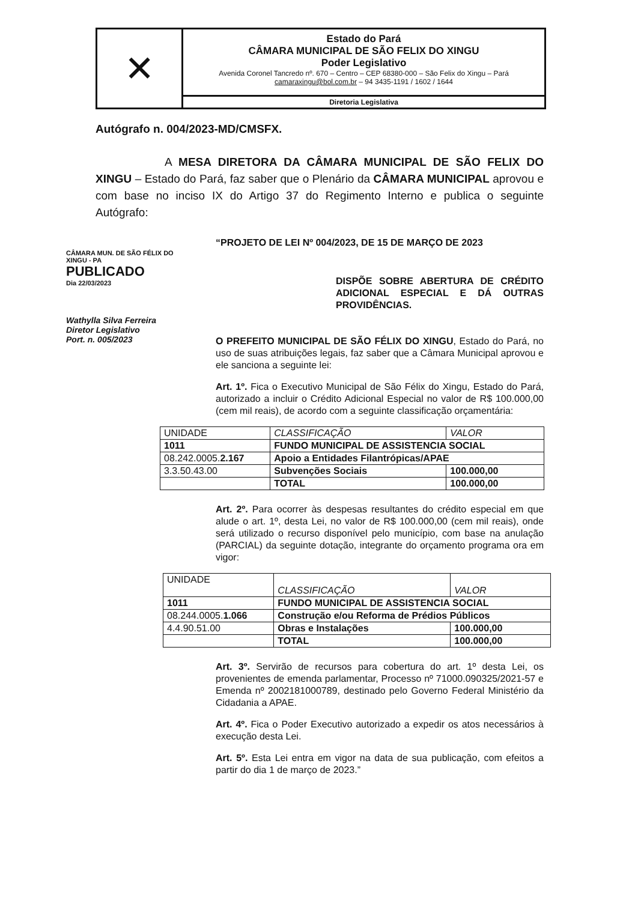✕
Estado do Pará
CÂMARA MUNICIPAL DE SÃO FELIX DO XINGU
Poder Legislativo
Avenida Coronel Tancredo nº. 670 – Centro – CEP 68380-000 – São Felix do Xingu – Pará
camaraxingu@bol.com.br – 94 3435-1191 / 1602 / 1644
Diretoria Legislativa
CÂMARA MUN. DE SÃO FÉLIX DO XINGU - PA
PUBLICADO
Dia 22/03/2023
Wathylla Silva Ferreira
Diretor Legislativo
Port. n. 005/2023
Autógrafo n. 004/2023-MD/CMSFX.
A MESA DIRETORA DA CÂMARA MUNICIPAL DE SÃO FELIX DO XINGU – Estado do Pará, faz saber que o Plenário da CÂMARA MUNICIPAL aprovou e com base no inciso IX do Artigo 37 do Regimento Interno e publica o seguinte Autógrafo:
“PROJETO DE LEI Nº 004/2023, DE 15 DE MARÇO DE 2023
DISPÕE SOBRE ABERTURA DE CRÉDITO ADICIONAL ESPECIAL E DÁ OUTRAS PROVIDÊNCIAS.
O PREFEITO MUNICIPAL DE SÃO FÉLIX DO XINGU, Estado do Pará, no uso de suas atribuições legais, faz saber que a Câmara Municipal aprovou e ele sanciona a seguinte lei:
Art. 1º. Fica o Executivo Municipal de São Félix do Xingu, Estado do Pará, autorizado a incluir o Crédito Adicional Especial no valor de R$ 100.000,00 (cem mil reais), de acordo com a seguinte classificação orçamentária:
| UNIDADE | CLASSIFICAÇÃO | VALOR |
| 1011 | FUNDO MUNICIPAL DE ASSISTENCIA SOCIAL | |
| 08.242.0005. 2.167 | Apoio a Entidades Filantrópicas/APAE | |
| 3.3.50.43.00 | Subvenções Sociais | 100.000,00 |
| | TOTAL | 100.000,00 |
Art. 2º. Para ocorrer às despesas resultantes do crédito especial em que alude o art. 1º, desta Lei, no valor de R$ 100.000,00 (cem mil reais), onde será utilizado o recurso disponível pelo município, com base na anulação (PARCIAL) da seguinte dotação, integrante do orçamento programa ora em vigor:
| UNIDADE | CLASSIFICAÇÃO | VALOR |
| 1011 | FUNDO MUNICIPAL DE ASSISTENCIA SOCIAL | |
| 08.244.0005. 1.066 | Construção e/ou Reforma de Prédios Públicos | |
| 4.4.90.51.00 | Obras e Instalações | 100.000,00 |
| | TOTAL | 100.000,00 |
Art. 3º. Servirão de recursos para cobertura do art. 1º desta Lei, os provenientes de emenda parlamentar, Processo nº 71000.090325/2021-57 e Emenda nº 2002181000789, destinado pelo Governo Federal Ministério da Cidadania a APAE.
Art. 4º. Fica o Poder Executivo autorizado a expedir os atos necessários à execução desta Lei.
Art. 5º. Esta Lei entra em vigor na data de sua publicação, com efeitos a partir do dia 1 de março de 2023.”